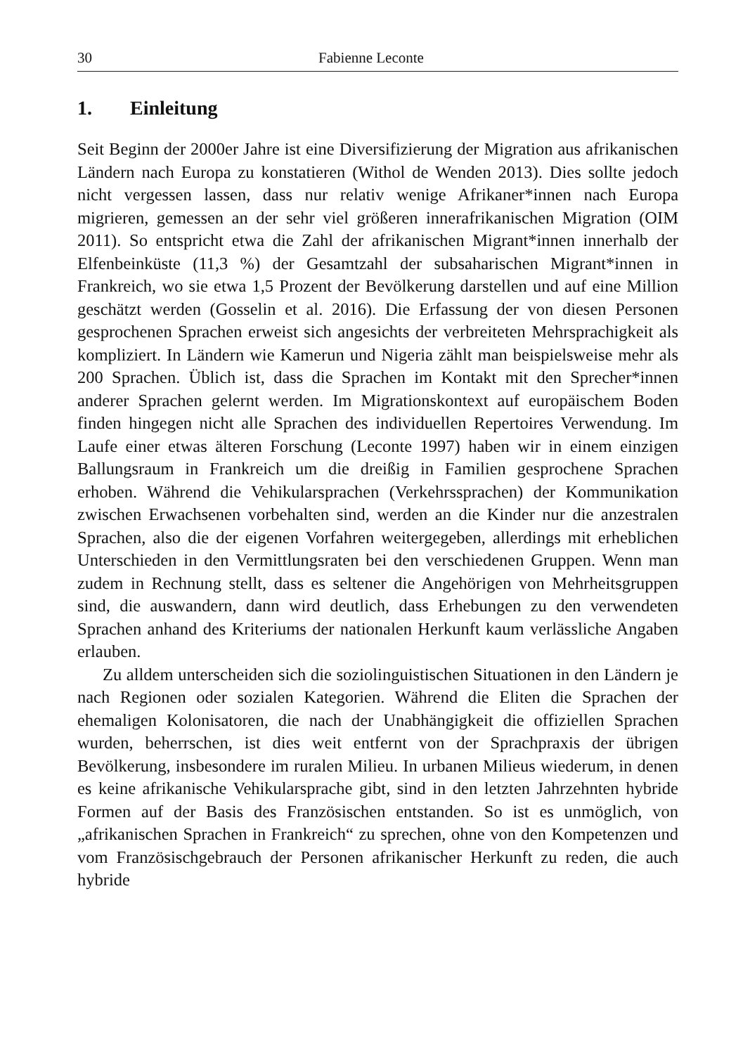30 Fabienne Leconte
1. Einleitung
Seit Beginn der 2000er Jahre ist eine Diversifizierung der Migration aus afrikanischen Ländern nach Europa zu konstatieren (Withol de Wenden 2013). Dies sollte jedoch nicht vergessen lassen, dass nur relativ wenige Afrikaner*innen nach Europa migrieren, gemessen an der sehr viel größeren innerafrikanischen Migration (OIM 2011). So entspricht etwa die Zahl der afrikanischen Migrant*innen innerhalb der Elfenbeinküste (11,3 %) der Gesamtzahl der subsaharischen Migrant*innen in Frankreich, wo sie etwa 1,5 Prozent der Bevölkerung darstellen und auf eine Million geschätzt werden (Gosselin et al. 2016). Die Erfassung der von diesen Personen gesprochenen Sprachen erweist sich angesichts der verbreiteten Mehrsprachigkeit als kompliziert. In Ländern wie Kamerun und Nigeria zählt man beispielsweise mehr als 200 Sprachen. Üblich ist, dass die Sprachen im Kontakt mit den Sprecher*innen anderer Sprachen gelernt werden. Im Migrationskontext auf europäischem Boden finden hingegen nicht alle Sprachen des individuellen Repertoires Verwendung. Im Laufe einer etwas älteren Forschung (Leconte 1997) haben wir in einem einzigen Ballungsraum in Frankreich um die dreißig in Familien gesprochene Sprachen erhoben. Während die Vehikularsprachen (Verkehrssprachen) der Kommunikation zwischen Erwachsenen vorbehalten sind, werden an die Kinder nur die anzestralen Sprachen, also die der eigenen Vorfahren weitergegeben, allerdings mit erheblichen Unterschieden in den Vermittlungsraten bei den verschiedenen Gruppen. Wenn man zudem in Rechnung stellt, dass es seltener die Angehörigen von Mehrheitsgruppen sind, die auswandern, dann wird deutlich, dass Erhebungen zu den verwendeten Sprachen anhand des Kriteriums der nationalen Herkunft kaum verlässliche Angaben erlauben.
Zu alldem unterscheiden sich die soziolinguistischen Situationen in den Ländern je nach Regionen oder sozialen Kategorien. Während die Eliten die Sprachen der ehemaligen Kolonisatoren, die nach der Unabhängigkeit die offiziellen Sprachen wurden, beherrschen, ist dies weit entfernt von der Sprachpraxis der übrigen Bevölkerung, insbesondere im ruralen Milieu. In urbanen Milieus wiederum, in denen es keine afrikanische Vehikularsprache gibt, sind in den letzten Jahrzehnten hybride Formen auf der Basis des Französischen entstanden. So ist es unmöglich, von „afrikanischen Sprachen in Frankreich“ zu sprechen, ohne von den Kompetenzen und vom Französischgebrauch der Personen afrikanischer Herkunft zu reden, die auch hybride